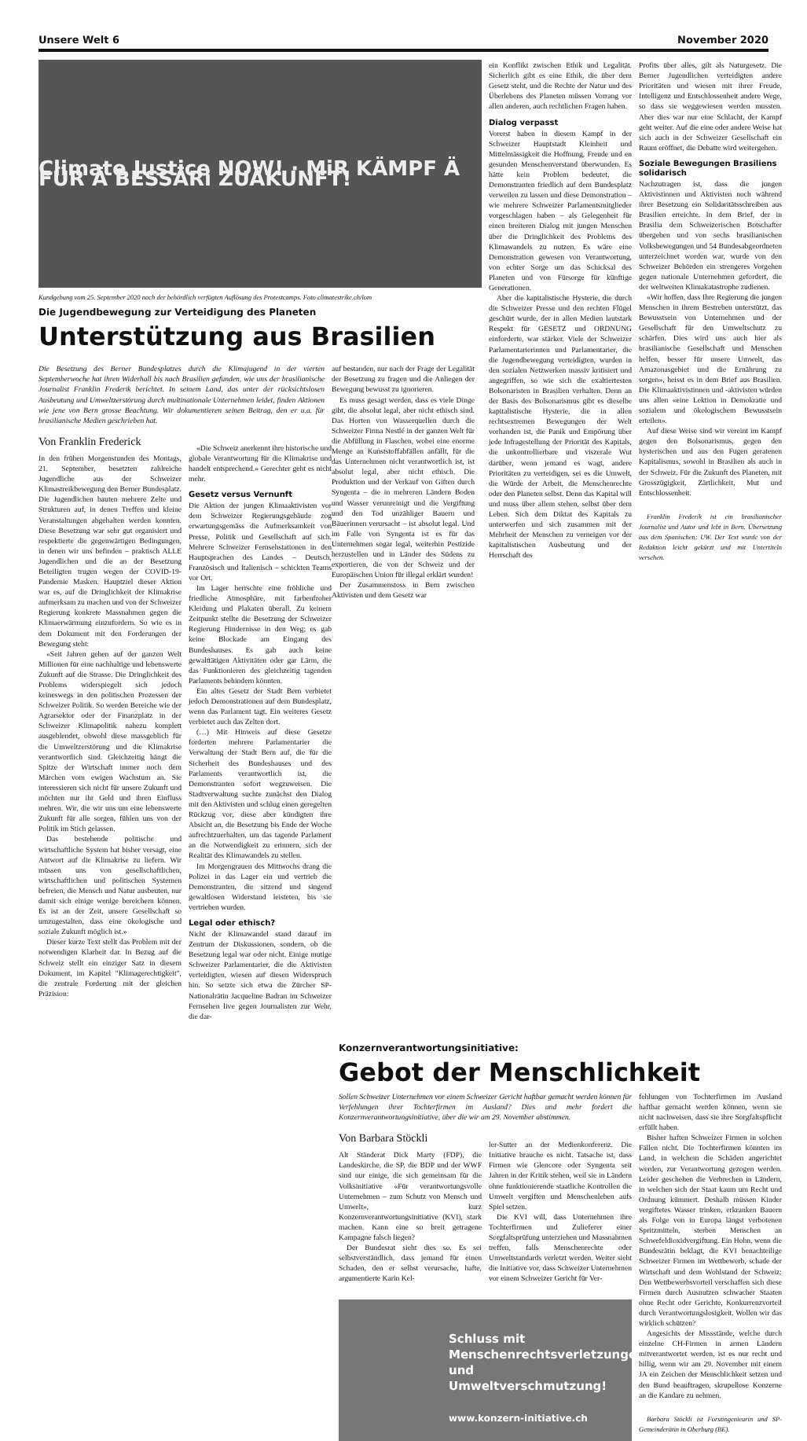Unsere Welt 6 November 2020
Climate Justice NOW! · MiR KÄMPF Ä FÜR Ä BESSÄRi ZUÄKUNFT!
Kundgebung vom 25. September 2020 nach der behördlich verfügten Auflösung des Protestcamps. Foto climatestrike.ch/lom
Die Jugendbewegung zur Verteidigung des Planeten
Unterstützung aus Brasilien
Die Besetzung des Berner Bundesplatzes durch die Klimajugend in der vierten Septemberwoche hat ihren Widerhall bis nach Brasilien gefunden, wie uns der brasilianische Journalist Franklin Frederik berichtet. In seinem Land, das unter der rücksichtslosen Ausbeutung und Umweltzerstörung durch multinationale Unternehmen leidet, finden Aktionen wie jene von Bern grosse Beachtung. Wir dokumentieren seinen Beitrag, den er u.a. für brasilianische Medien geschrieben hat.
Von Franklin Frederick
In den frühen Morgenstunden des Montags, 21. September, besetzten zahlreiche Jugendliche aus der Schweizer Klimastreikbewegung den Berner Bundesplatz. Die Jugendlichen bauten mehrere Zelte und Strukturen auf, in denen Treffen und kleine Veranstaltungen abgehalten werden konnten. Diese Besetzung war sehr gut organisiert und respektierte die gegenwärtigen Bedingungen, in denen wir uns befinden – praktisch ALLE Jugendlichen und die an der Besetzung Beteiligten trugen wegen der COVID-19-Pandemie Masken. Hauptziel dieser Aktion war es, auf die Dringlichkeit der Klimakrise aufmerksam zu machen und von der Schweizer Regierung konkrete Massnahmen gegen die Klimaerwärmung einzufordern. So wie es in dem Dokument mit den Forderungen der Bewegung steht:
«Seit Jahren gehen auf der ganzen Welt Millionen für eine nachhaltige und lebenswerte Zukunft auf die Strasse. Die Dringlichkeit des Problems widerspiegelt sich jedoch keineswegs in den politischen Prozessen der Schweizer Politik. So werden Bereiche wie der Agrarsektor oder der Finanzplatz in der Schweizer Klimapolitik nahezu komplett ausgeblendet, obwohl diese massgeblich für die Umweltzerstörung und die Klimakrise verantwortlich sind. Gleichzeitig hängt die Spitze der Wirtschaft immer noch dem Märchen vom ewigen Wachstum an. Sie interessieren sich nicht für unsere Zukunft und möchten nur ihr Geld und ihren Einfluss mehren. Wir, die wir uns um eine lebenswerte Zukunft für alle sorgen, fühlen uns von der Politik im Stich gelassen.
Das bestehende politische und wirtschaftliche System hat bisher versagt, eine Antwort auf die Klimakrise zu liefern. Wir müssen uns von gesellschaftlichen, wirtschaftlichen und politischen Systemen befreien, die Mensch und Natur ausbeuten, nur damit sich einige wenige bereichern können. Es ist an der Zeit, unsere Gesellschaft so umzugestalten, dass eine ökologische und soziale Zukunft möglich ist.»
Dieser kurze Text stellt das Problem mit der notwendigen Klarheit dar. In Bezug auf die Schweiz stellt ein einziger Satz in diesem Dokument, im Kapitel "Klimagerechtigkeit", die zentrale Forderung mit der gleichen Präzision:
«Die Schweiz anerkennt ihre historische und globale Verantwortung für die Klimakrise und handelt entsprechend.» Gerechter geht es nicht mehr.
Gesetz versus Vernunft
Die Aktion der jungen Klimaaktivisten vor dem Schweizer Regierungsgebäude zog erwartungsgemäss die Aufmerksamkeit von Presse, Politik und Gesellschaft auf sich. Mehrere Schweizer Fernsehstationen in den Hauptsprachen des Landes – Deutsch, Französisch und Italienisch – schickten Teams vor Ort.
Im Lager herrschte eine fröhliche und friedliche Atmosphäre, mit farbenfroher Kleidung und Plakaten überall. Zu keinem Zeitpunkt stellte die Besetzung der Schweizer Regierung Hindernisse in den Weg; es gab keine Blockade am Eingang des Bundeshauses. Es gab auch keine gewalttätigen Aktivitäten oder gar Lärm, die das Funktionieren des gleichzeitig tagenden Parlaments behindern könnten.
Ein altes Gesetz der Stadt Bern verbietet jedoch Demonstrationen auf dem Bundesplatz, wenn das Parlament tagt. Ein weiteres Gesetz verbietet auch das Zelten dort.
(…) Mit Hinweis auf diese Gesetze forderten mehrere Parlamentarier die Verwaltung der Stadt Bern auf, die für die Sicherheit des Bundeshauses und des Parlaments verantwortlich ist, die Demonstranten sofort wegzuweisen. Die Stadtverwaltung suchte zunächst den Dialog mit den Aktivisten und schlug einen geregelten Rückzug vor, diese aber kündigten ihre Absicht an, die Besetzung bis Ende der Woche aufrechtzuerhalten, um das tagende Parlament an die Notwendigkeit zu erinnern, sich der Realität des Klimawandels zu stellen.
Im Morgengrauen des Mittwochs drang die Polizei in das Lager ein und vertrieb die Demonstranten, die sitzend und singend gewaltlosen Widerstand leisteten, bis sie vertrieben wurden.
Legal oder ethisch?
Nicht der Klimawandel stand darauf im Zentrum der Diskussionen, sondern, ob die Besetzung legal war oder nicht. Einige mutige Schweizer Parlamentarier, die die Aktivisten verteidigten, wiesen auf diesen Widerspruch hin. So setzte sich etwa die Zürcher SP-Nationalrätin Jacqueline Badran im Schweizer Fernsehen live gegen Journalisten zur Wehr, die dar-
auf bestanden, nur nach der Frage der Legalität der Besetzung zu fragen und die Anliegen der Bewegung bewusst zu ignorieren.
Es muss gesagt werden, dass es viele Dinge gibt, die absolut legal, aber nicht ethisch sind. Das Horten von Wasserquellen durch die Schweizer Firma Nestlé in der ganzen Welt für die Abfüllung in Flaschen, wobei eine enorme Menge an Kunststoffabfällen anfällt, für die das Unternehmen nicht verantwortlich ist, ist absolut legal, aber nicht ethisch. Die Produktion und der Verkauf von Giften durch Syngenta – die in mehreren Ländern Boden und Wasser verunreinigt und die Vergiftung und den Tod unzähliger Bauern und Bäuerinnen verursacht – ist absolut legal. Und im Falle von Syngenta ist es für das Unternehmen sogar legal, weiterhin Pestizide herzustellen und in Länder des Südens zu exportieren, die von der Schweiz und der Europäischen Union für illegal erklärt wurden!
Der Zusammenstoss in Bern zwischen Aktivisten und dem Gesetz war
ein Konflikt zwischen Ethik und Legalität. Sicherlich gibt es eine Ethik, die über dem Gesetz steht, und die Rechte der Natur und des Überlebens des Planeten müssen Vorrang vor allen anderen, auch rechtlichen Fragen haben.
Dialog verpasst
Vorerst haben in diesem Kampf in der Schweizer Hauptstadt Kleinheit und Mittelmässigkeit die Hoffnung, Freude und en gesunden Menschenverstand überwunden. Es hätte kein Problem bedeutet, die Demonstranten friedlich auf dem Bundesplatz verweilen zu lassen und diese Demonstration – wie mehrere Schweizer Parlamentsmitglieder vorgeschlagen haben – als Gelegenheit für einen breiteren Dialog mit jungen Menschen über die Dringlichkeit des Problems des Klimawandels zu nutzen. Es wäre eine Demonstration gewesen von Verantwortung, von echter Sorge um das Schicksal des Planeten und von Fürsorge für künftige Generationen.
Aber die kapitalistische Hysterie, die durch die Schweizer Presse und den rechten Flügel geschürt wurde, der in allen Medien lautstark Respekt für GESETZ und ORDNUNG einforderte, war stärker. Viele der Schweizer Parlamentarierinnen und Parlamentarier, die die Jugendbewegung verteidigten, wurden in den sozialen Netzwerken massiv kritisiert und angegriffen, so wie sich die exaltiertesten Bolsonaristen in Brasilien verhalten. Denn an der Basis des Bolsonarismus gibt es dieselbe kapitalistische Hysterie, die in allen rechtsextremen Bewegungen der Welt vorhanden ist, die Panik und Empörung über jede Infragestellung der Priorität des Kapitals, die unkontrollierbare und viszerale Wut darüber, wenn jemand es wagt, andere Prioritäten zu verteidigen, sei es die Umwelt, die Würde der Arbeit, die Menschenrechte oder den Planeten selbst. Denn das Kapital will und muss über allem stehen, selbst über dem Leben. Sich dem Diktat des Kapitals zu unterwerfen und sich zusammen mit der Mehrheit der Menschen zu verneigen vor der kapitalistischen Ausbeutung und der Herrschaft des
Profits über alles, gilt als Naturgesetz. Die Berner Jugendlichen verteidigten andere Prioritäten und wiesen mit ihrer Freude, Intelligenz und Entschlossenheit andere Wege, so dass sie weggewiesen werden mussten. Aber dies war nur eine Schlacht, der Kampf geht weiter. Auf die eine oder andere Weise hat sich auch in der Schweizer Gesellschaft ein Raum eröffnet, die Debatte wird weitergehen.
Soziale Bewegungen Brasiliens solidarisch
Nachzutragen ist, dass die jungen Aktivistinnen und Aktivisten noch während ihrer Besetzung ein Solidaritätsschreiben aus Brasilien erreichte. In dem Brief, der in Brasilia dem Schweizerischen Botschafter übergeben und von sechs brasilianischen Volksbewegungen und 54 Bundesabgeordneten unterzeichnet worden war, wurde von den Schweizer Behörden ein strengeres Vorgehen gegen nationale Unternehmen gefordert, die der weltweiten Klimakatastrophe zudienen.
«Wir hoffen, dass Ihre Regierung die jungen Menschen in ihrem Bestreben unterstützt, das Bewusstsein von Unternehmen und der Gesellschaft für den Umweltschutz zu schärfen. Dies wird uns auch hier als brasilianische Gesellschaft und Menschen helfen, besser für unsere Umwelt, das Amazonasgebiet und die Ernährung zu sorgen», heisst es in dem Brief aus Brasilien. Die Klimaaktivistinnen und -aktivisten würden uns allen «eine Lektion in Demokratie und sozialem und ökologischem Bewusstsein erteilen».
Auf diese Weise sind wir vereint im Kampf gegen den Bolsonarismus, gegen den hysterischen und aus den Fugen geratenen Kapitalismus, sowohl in Brasilien als auch in der Schweiz. Für die Zukunft des Planeten, mit Grosszügigkeit, Zärtlichkeit, Mut und Entschlossenheit.
Franklin Frederik ist ein brasilianischer Journalist und Autor und lebt in Bern. Übersetzung aus dem Spanischen: UW. Der Text wurde von der Redaktion leicht gekürzt und mit Untertiteln versehen.
Konzernverantwortungsinitiative:
Gebot der Menschlichkeit
Sollen Schweizer Unternehmen vor einem Schweizer Gericht haftbar gemacht werden können für Verfehlungen ihrer Tochterfirmen im Ausland? Dies und mehr fordert die Konzernverantwortungsinitiative, über die wir am 29. November abstimmen.
Von Barbara Stöckli
Alt Ständerat Dick Marty (FDP), die Landeskirche, die SP, die BDP und der WWF sind nur einige, die sich gemeinsam für die Volksinitiative «Für verantwortungsvolle Unternehmen – zum Schutz von Mensch und Umwelt», kurz Konzernverantwortungsinitiative (KVI), stark machen. Kann eine so breit getragene Kampagne falsch liegen?
Der Bundesrat sieht dies so. Es sei selbstverständlich, dass jemand für einen Schaden, den er selbst verursache, hafte, argumentierte Karin Kel-
ler-Sutter an der Medienkonferenz. Die Initiative brauche es nicht. Tatsache ist, dass Firmen wie Glencore oder Syngenta seit Jahren in der Kritik stehen, weil sie in Ländern ohne funktionierende staatliche Kontrollen die Umwelt vergiften und Menschenleben aufs Spiel setzen.
Die KVI will, dass Unternehmen ihre Tochterfirmen und Zulieferer einer Sorgfaltsprüfung unterziehen und Massnahmen treffen, falls Menschenrechte oder Umweltstandards verletzt werden. Weiter sieht die Initiative vor, dass Schweizer Unternehmen vor einem Schweizer Gericht für Ver-
Schluss mit Menschenrechtsverletzungen und Umweltverschmutzung!
www.konzern-initiative.ch
fehlungen von Tochterfirmen im Ausland haftbar gemacht werden können, wenn sie nicht nachweisen, dass sie ihre Sorgfaltspflicht erfüllt haben.
Bisher haften Schweizer Firmen in solchen Fällen nicht. Die Tochterfirmen könnten im Land, in welchem die Schäden angerichtet werden, zur Verantwortung gezogen werden. Leider geschehen die Verbrechen in Ländern, in welchen sich der Staat kaum um Recht und Ordnung kümmert. Deshalb müssen Kinder vergiftetes Wasser trinken, erkranken Bauern als Folge von in Europa längst verbotenen Spritzmitteln, sterben Menschen an Schwefeldioxidvergiftung. Ein Hohn, wenn die Bundesrätin beklagt, die KVI benachteilige Schweizer Firmen im Wettbewerb, schade der Wirtschaft und dem Wohlstand der Schweiz: Den Wettbewerbsvorteil verschaffen sich diese Firmen durch Ausnutzen schwacher Staaten ohne Recht oder Gerichte, Konkurrenzvorteil durch Verantwortungslosigkeit. Wollen wir das wirklich schützen?
Angesichts der Missstände, welche durch einzelne CH-Firmen in armen Ländern mitverantwortet werden, ist es nur recht und billig, wenn wir am 29. November mit einem JA ein Zeichen der Menschlichkeit setzen und den Bund beauftragen, skrupellose Konzerne an die Kandare zu nehmen.
Barbara Stöckli ist Forstingenieurin und SP-Gemeinderätin in Oberburg (BE).